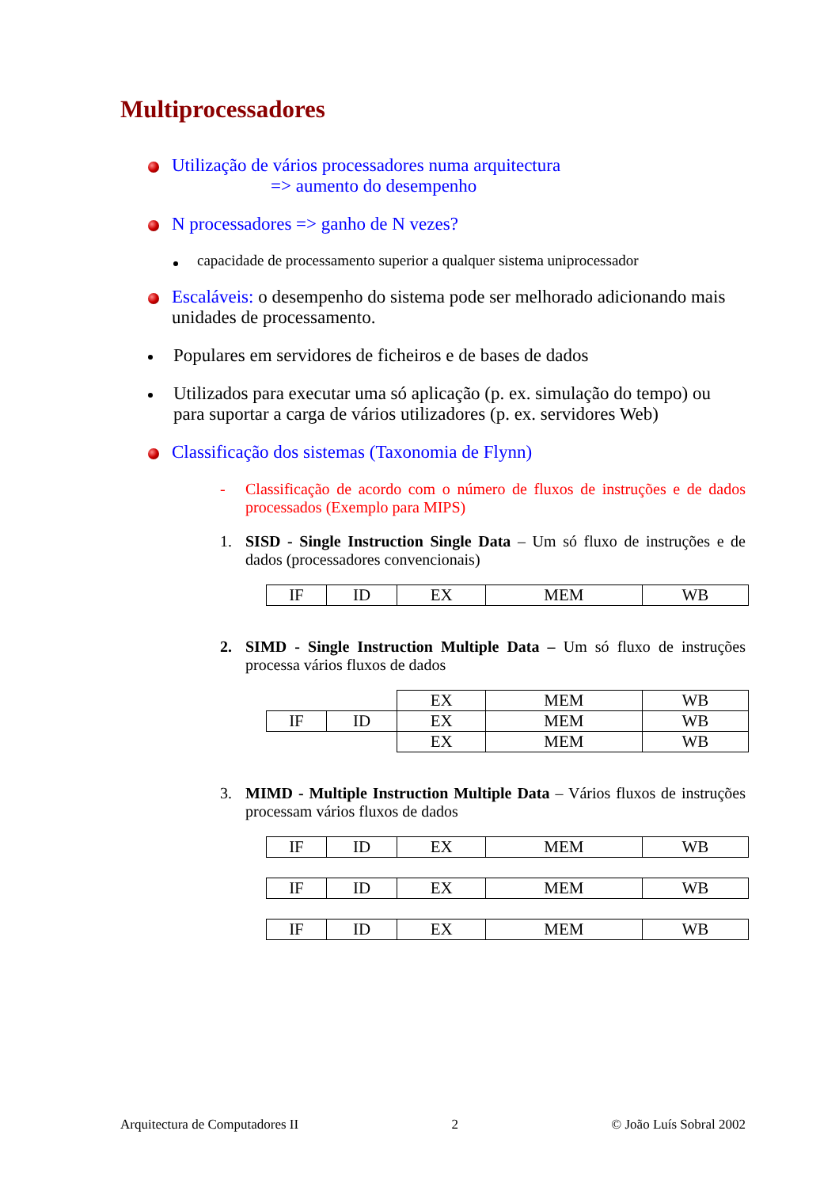Multiprocessadores
Utilização de vários processadores numa arquitectura
=> aumento do desempenho
N processadores => ganho de N vezes?
capacidade de processamento superior a qualquer sistema uniprocessador
Escaláveis: o desempenho do sistema pode ser melhorado adicionando mais unidades de processamento.
Populares em servidores de ficheiros e de bases de dados
Utilizados para executar uma só aplicação (p. ex. simulação do tempo) ou para suportar a carga de vários utilizadores (p. ex. servidores Web)
Classificação dos sistemas (Taxonomia de Flynn)
- Classificação de acordo com o número de fluxos de instruções e de dados processados (Exemplo para MIPS)
1. SISD - Single Instruction Single Data – Um só fluxo de instruções e de dados (processadores convencionais)
| IF | ID | EX | MEM | WB |
2. SIMD - Single Instruction Multiple Data – Um só fluxo de instruções processa vários fluxos de dados
| | | EX | MEM | WB |
| IF | ID | EX | MEM | WB |
| | | EX | MEM | WB |
3. MIMD - Multiple Instruction Multiple Data – Vários fluxos de instruções processam vários fluxos de dados
| IF | ID | EX | MEM | WB |
| IF | ID | EX | MEM | WB |
| IF | ID | EX | MEM | WB |
Arquitectura de Computadores II 2 © João Luís Sobral 2002